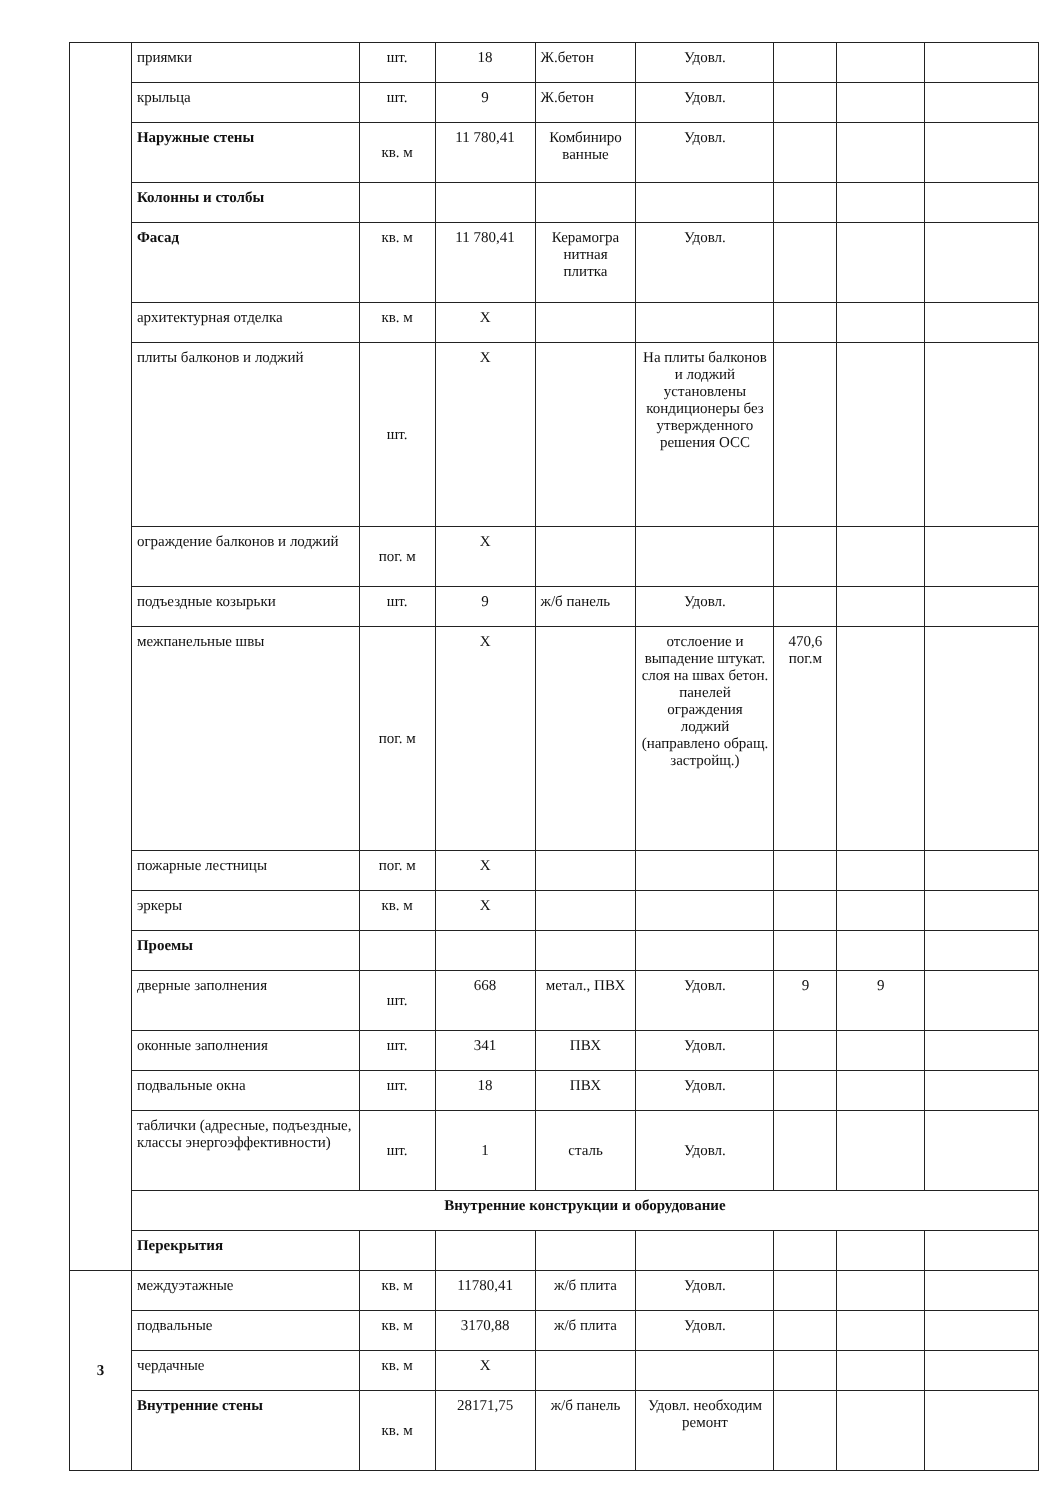| | приямки | шт. | 18 | Ж.бетон | Удовл. | | | |
| | крыльца | шт. | 9 | Ж.бетон | Удовл. | | | |
| | Наружные стены | кв. м | 11 780,41 | Комбиниро ванные | Удовл. | | | |
| | Колонны и столбы | | | | | | | |
| | Фасад | кв. м | 11 780,41 | Керамогра нитная плитка | Удовл. | | | |
| | архитектурная отделка | кв. м | Х | | | | | |
| | плиты балконов и лоджий | шт. | Х | | На плиты балконов и лоджий установлены кондиционеры без утвержденного решения ОСС | | | |
| | ограждение балконов и лоджий | пог. м | Х | | | | | |
| | подъездные козырьки | шт. | 9 | ж/б панель | Удовл. | | | |
| | межпанельные швы | пог. м | Х | | отслоение и выпадение штукат. слоя на швах бетон. панелей ограждения лоджий (направлено обращ. застройщ.) | 470,6 пог.м | | |
| | пожарные лестницы | пог. м | Х | | | | | |
| | эркеры | кв. м | Х | | | | | |
| | Проемы | | | | | | | |
| | дверные заполнения | шт. | 668 | метал., ПВХ | Удовл. | 9 | 9 | |
| | оконные заполнения | шт. | 341 | ПВХ | Удовл. | | | |
| | подвальные окна | шт. | 18 | ПВХ | Удовл. | | | |
| | таблички (адресные, подъездные, классы энергоэффективности) | шт. | 1 | сталь | Удовл. | | | |
| | Внутренние конструкции и оборудование | | | | | | | |
| | Перекрытия | | | | | | | |
| 3 | междуэтажные | кв. м | 11780,41 | ж/б плита | Удовл. | | | |
| | подвальные | кв. м | 3170,88 | ж/б плита | Удовл. | | | |
| | чердачные | кв. м | Х | | | | | |
| | Внутренние стены | кв. м | 28171,75 | ж/б панель | Удовл. необходим ремонт | | | |